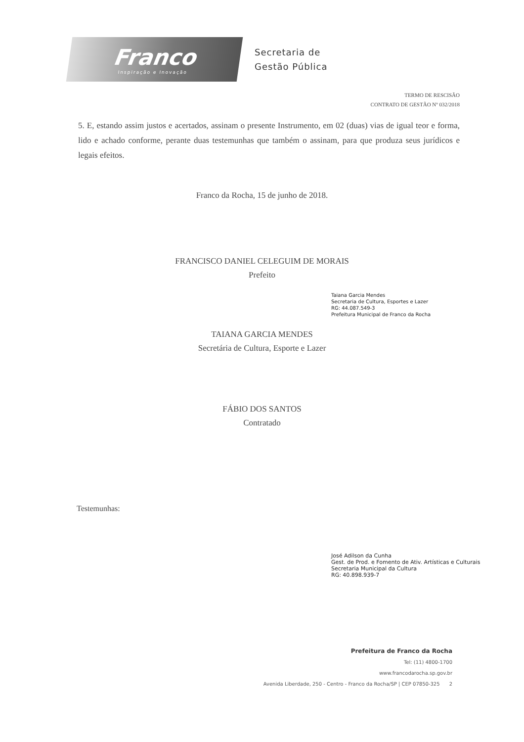Franco
Inspiração e Inovação
Secretaria de
Gestão Pública
TERMO DE RESCISÃO
CONTRATO DE GESTÃO Nº 032/2018
5. E, estando assim justos e acertados, assinam o presente Instrumento, em 02 (duas) vias de igual teor e forma, lido e achado conforme, perante duas testemunhas que também o assinam, para que produza seus jurídicos e legais efeitos.
Franco da Rocha, 15 de junho de 2018.
FRANCISCO DANIEL CELEGUIM DE MORAIS
Prefeito
Taiana Garcia Mendes
Secretaria de Cultura, Esportes e Lazer
RG: 44.087.549-3
Prefeitura Municipal de Franco da Rocha
TAIANA GARCIA MENDES
Secretária de Cultura, Esporte e Lazer
FÁBIO DOS SANTOS
Contratado
Testemunhas:
José Adilson da Cunha
Gest. de Prod. e Fomento de Ativ. Artísticas e Culturais
Secretaria Municipal da Cultura
RG: 40.898.939-7
Prefeitura de Franco da Rocha
Tel: (11) 4800-1700
www.francodarocha.sp.gov.br
Avenida Liberdade, 250 - Centro - Franco da Rocha/SP | CEP 07850-325 2